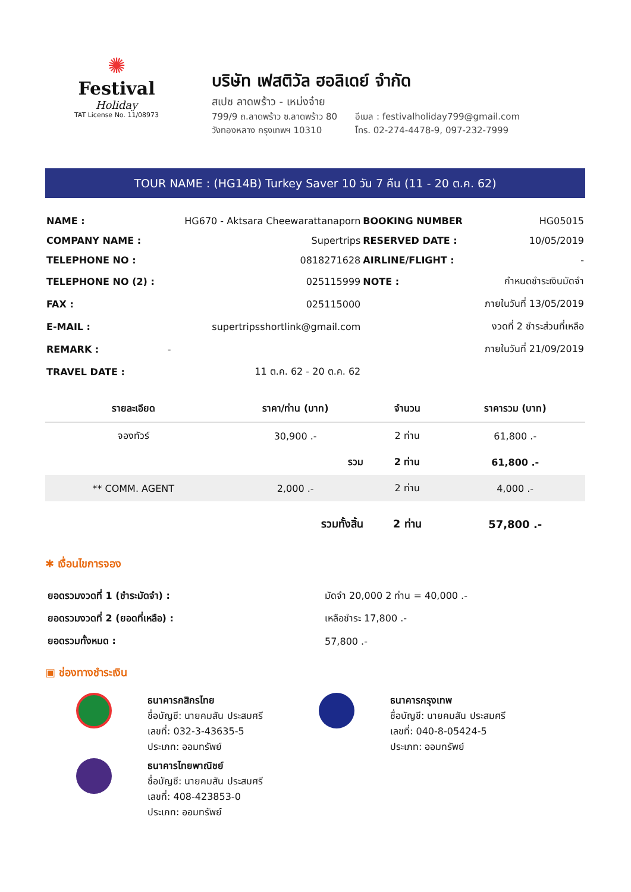✺
Festival
Holiday
TAT License No. 11/08973
บริษัท เฟสติวัล ฮอลิเดย์ จำกัด
สเปซ ลาดพร้าว - เหม่งจ๋าย
799/9 ถ.ลาดพร้าว ซ.ลาดพร้าว 80
วังทองหลาง กรุงเทพฯ 10310
อีเมล : festivalholiday799@gmail.com
โทร. 02-274-4478-9, 097-232-7999
TOUR NAME : (HG14B) Turkey Saver 10 วัน 7 คืน (11 - 20 ต.ค. 62)
| NAME : | HG670 - Aktsara Cheewarattanaporn | BOOKING NUMBER | HG05015 |
| COMPANY NAME : | Supertrips | RESERVED DATE : | 10/05/2019 |
| TELEPHONE NO : | 0818271628 | AIRLINE/FLIGHT : | - |
| TELEPHONE NO (2) : | 025115999 | NOTE : | กำหนดชำระเงินมัดจำ |
| FAX : | 025115000 | | ภายในวันที่ 13/05/2019 |
| E-MAIL : | supertripsshortlink@gmail.com | | งวดที่ 2 ชำระส่วนที่เหลือ |
| REMARK : | - | | ภายในวันที่ 21/09/2019 |
| TRAVEL DATE : | 11 ต.ค. 62 - 20 ต.ค. 62 | | |
| รายละเอียด | ราคา/ท่าน (บาท) | จำนวน | ราคารวม (บาท) |
| --- | --- | --- | --- |
| จองทัวร์ | 30,900 .- | 2 ท่าน | 61,800 .- |
| | รวม | 2 ท่าน | 61,800 .- |
| ** COMM. AGENT | 2,000 .- | 2 ท่าน | 4,000 .- |
| | รวมทั้งสิ้น | 2 ท่าน | 57,800 .- |
✱ เงื่อนไขการจอง
| ยอดรวมงวดที่ 1 (ชำระมัดจำ) : | มัดจำ 20,000 2 ท่าน = 40,000 .- |
| ยอดรวมงวดที่ 2 (ยอดที่เหลือ) : | เหลือชำระ 17,800 .- |
| ยอดรวมทั้งหมด : | 57,800 .- |
▣ ช่องทางชำระเงิน
ธนาคารกสิกรไทย
ชื่อบัญชี: นายคมสัน ประสมศรี
เลขที่: 032-3-43635-5
ประเภท: ออมทรัพย์
ธนาคารไทยพาณิชย์
ชื่อบัญชี: นายคมสัน ประสมศรี
เลขที่: 408-423853-0
ประเภท: ออมทรัพย์
ธนาคารกรุงเทพ
ชื่อบัญชี: นายคมสัน ประสมศรี
เลขที่: 040-8-05424-5
ประเภท: ออมทรัพย์